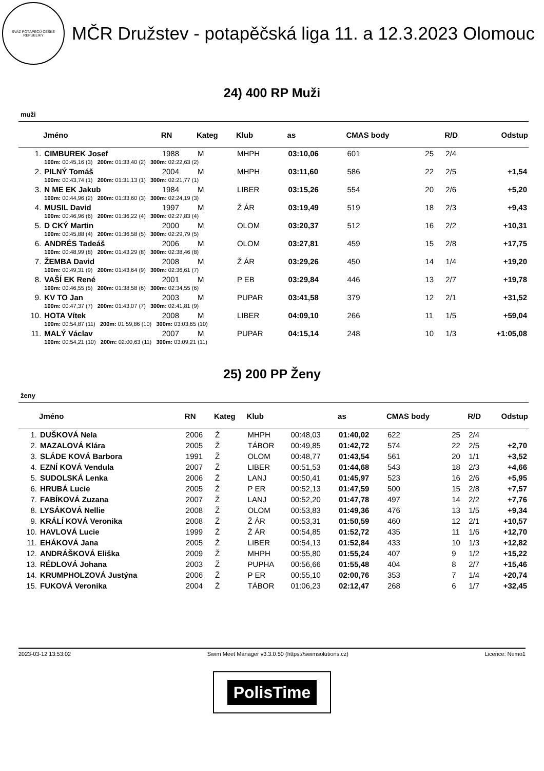SVAZ POTÁPĚČŮ ČESKÉ REPUBLIKY
MČR Družstev - potapěčská liga 11. a 12.3.2023 Olomouc
24) 400 RP Muži
muži
| | Jméno | RN | Kateg | Klub | as | CMAS body | | R/D | Odstup |
| --- | --- | --- | --- | --- | --- | --- | --- | --- | --- |
| 1. | CIMBUREK Josef | 1988 | M | MHPH | 03:10,06 | 601 | 25 | 2/4 | |
| | 100m: 00:45,16 (3) 200m: 01:33,40 (2) 300m: 02:22,63 (2) | | | | | | | | |
| 2. | PILNÝ Tomáš | 2004 | M | MHPH | 03:11,60 | 586 | 22 | 2/5 | +1,54 |
| | 100m: 00:43,74 (1) 200m: 01:31,13 (1) 300m: 02:21,77 (1) | | | | | | | | |
| 3. | N ME EK Jakub | 1984 | M | LIBER | 03:15,26 | 554 | 20 | 2/6 | +5,20 |
| | 100m: 00:44,96 (2) 200m: 01:33,60 (3) 300m: 02:24,19 (3) | | | | | | | | |
| 4. | MUSIL David | 1997 | M | Ž ÁR | 03:19,49 | 519 | 18 | 2/3 | +9,43 |
| | 100m: 00:46,96 (6) 200m: 01:36,22 (4) 300m: 02:27,83 (4) | | | | | | | | |
| 5. | D CKÝ Martin | 2000 | M | OLOM | 03:20,37 | 512 | 16 | 2/2 | +10,31 |
| | 100m: 00:45,88 (4) 200m: 01:36,58 (5) 300m: 02:29,79 (5) | | | | | | | | |
| 6. | ANDRÉS Tadeáš | 2006 | M | OLOM | 03:27,81 | 459 | 15 | 2/8 | +17,75 |
| | 100m: 00:48,99 (8) 200m: 01:43,29 (8) 300m: 02:38,46 (8) | | | | | | | | |
| 7. | ŽEMBA David | 2008 | M | Ž ÁR | 03:29,26 | 450 | 14 | 1/4 | +19,20 |
| | 100m: 00:49,31 (9) 200m: 01:43,64 (9) 300m: 02:36,61 (7) | | | | | | | | |
| 8. | VAŠÍ EK René | 2001 | M | P EB | 03:29,84 | 446 | 13 | 2/7 | +19,78 |
| | 100m: 00:46,55 (5) 200m: 01:38,58 (6) 300m: 02:34,55 (6) | | | | | | | | |
| 9. | KV TO Jan | 2003 | M | PUPAR | 03:41,58 | 379 | 12 | 2/1 | +31,52 |
| | 100m: 00:47,37 (7) 200m: 01:43,07 (7) 300m: 02:41,81 (9) | | | | | | | | |
| 10. | HOTA Vítek | 2008 | M | LIBER | 04:09,10 | 266 | 11 | 1/5 | +59,04 |
| | 100m: 00:54,87 (11) 200m: 01:59,86 (10) 300m: 03:03,65 (10) | | | | | | | | |
| 11. | MALÝ Václav | 2007 | M | PUPAR | 04:15,14 | 248 | 10 | 1/3 | +1:05,08 |
| | 100m: 00:54,21 (10) 200m: 02:00,63 (11) 300m: 03:09,21 (11) | | | | | | | | |
25) 200 PP Ženy
ženy
| | Jméno | RN | Kateg | Klub | | as | CMAS body | | R/D | Odstup |
| --- | --- | --- | --- | --- | --- | --- | --- | --- | --- | --- |
| 1. | DUŠKOVÁ Nela | 2006 | Ž | MHPH | 00:48,03 | 01:40,02 | 622 | 25 | 2/4 | |
| 2. | MAZALOVÁ Klára | 2005 | Ž | TÁBOR | 00:49,85 | 01:42,72 | 574 | 22 | 2/5 | +2,70 |
| 3. | SLÁDE KOVÁ Barbora | 1991 | Ž | OLOM | 00:48,77 | 01:43,54 | 561 | 20 | 1/1 | +3,52 |
| 4. | EZNÍ KOVÁ Vendula | 2007 | Ž | LIBER | 00:51,53 | 01:44,68 | 543 | 18 | 2/3 | +4,66 |
| 5. | SUDOLSKÁ Lenka | 2006 | Ž | LANJ | 00:50,41 | 01:45,97 | 523 | 16 | 2/6 | +5,95 |
| 6. | HRUBÁ Lucie | 2005 | Ž | P ER | 00:52,13 | 01:47,59 | 500 | 15 | 2/8 | +7,57 |
| 7. | FABÍKOVÁ Zuzana | 2007 | Ž | LANJ | 00:52,20 | 01:47,78 | 497 | 14 | 2/2 | +7,76 |
| 8. | LYSÁKOVÁ Nellie | 2008 | Ž | OLOM | 00:53,83 | 01:49,36 | 476 | 13 | 1/5 | +9,34 |
| 9. | KRÁLÍ KOVÁ Veronika | 2008 | Ž | Ž ÁR | 00:53,31 | 01:50,59 | 460 | 12 | 2/1 | +10,57 |
| 10. | HAVLOVÁ Lucie | 1999 | Ž | Ž ÁR | 00:54,85 | 01:52,72 | 435 | 11 | 1/6 | +12,70 |
| 11. | EHÁKOVÁ Jana | 2005 | Ž | LIBER | 00:54,13 | 01:52,84 | 433 | 10 | 1/3 | +12,82 |
| 12. | ANDRÁŠKOVÁ Eliška | 2009 | Ž | MHPH | 00:55,80 | 01:55,24 | 407 | 9 | 1/2 | +15,22 |
| 13. | RÉDLOVÁ Johana | 2003 | Ž | PUPHA | 00:56,66 | 01:55,48 | 404 | 8 | 2/7 | +15,46 |
| 14. | KRUMPHOLZOVÁ Justýna | 2006 | Ž | P ER | 00:55,10 | 02:00,76 | 353 | 7 | 1/4 | +20,74 |
| 15. | FUKOVÁ Veronika | 2004 | Ž | TÁBOR | 01:06,23 | 02:12,47 | 268 | 6 | 1/7 | +32,45 |
2023-03-12 13:53:02 Swim Meet Manager v3.3.0.50 (https://swimsolutions.cz) Licence: Nemo1
PolisTime